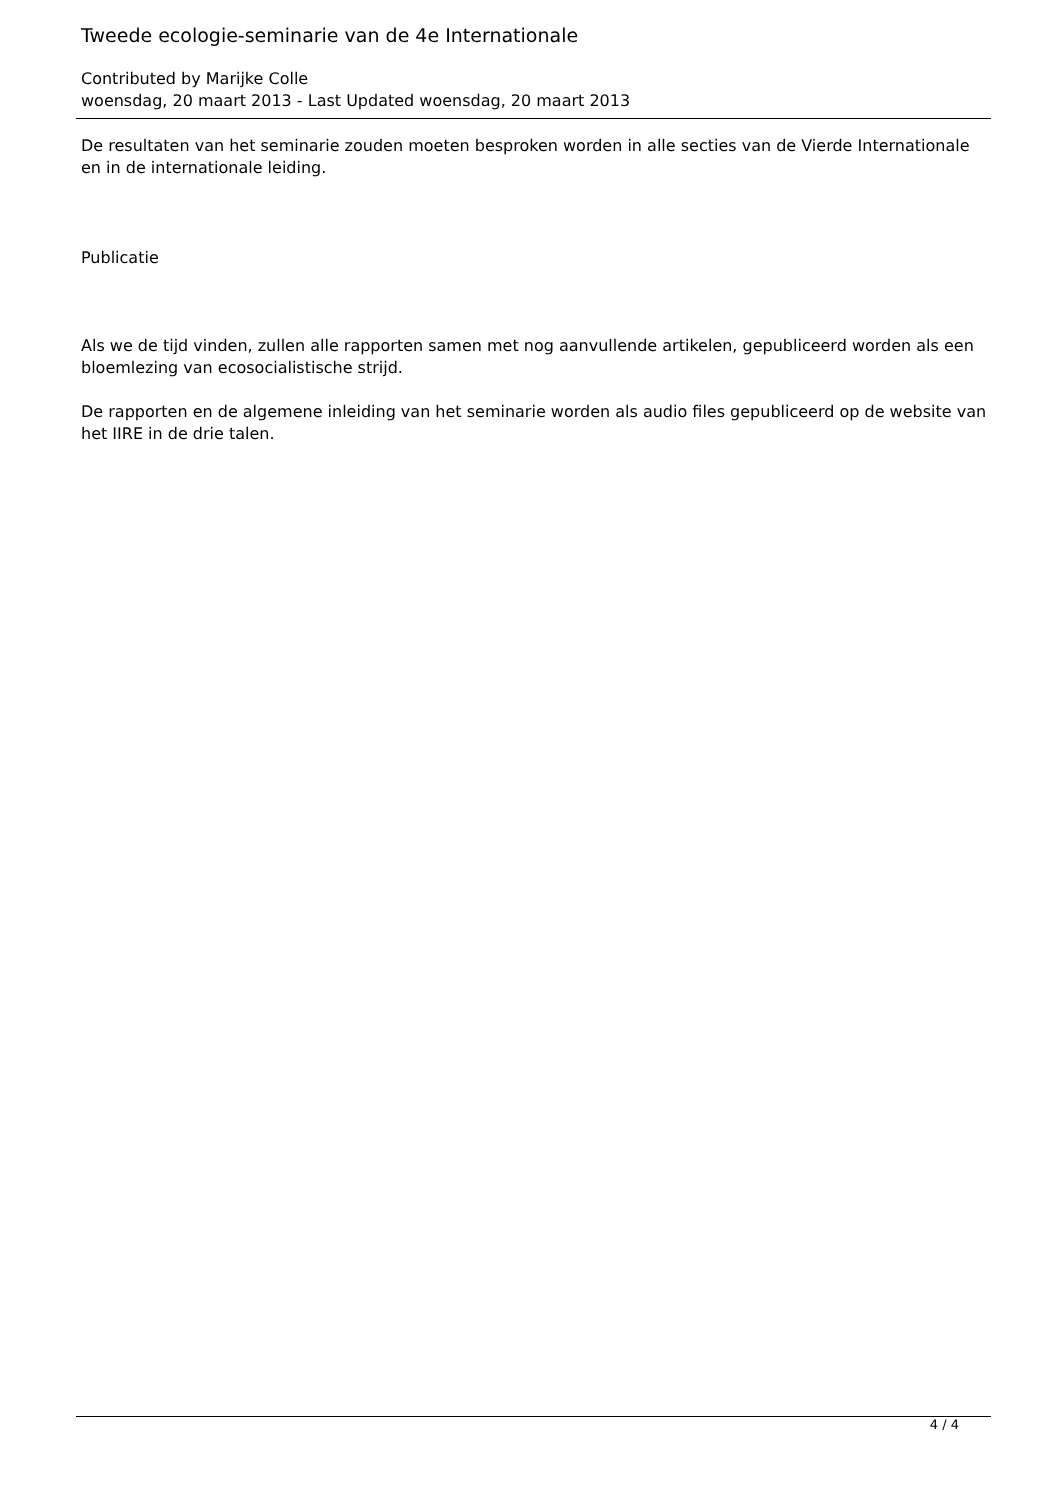Tweede ecologie-seminarie van de 4e Internationale
Contributed by Marijke Colle
woensdag, 20 maart 2013 - Last Updated woensdag, 20 maart 2013
De resultaten van het seminarie zouden moeten besproken worden in alle secties van de Vierde Internationale en in de internationale leiding.
Publicatie
Als we de tijd vinden, zullen alle rapporten samen met nog aanvullende artikelen, gepubliceerd worden als een bloemlezing van ecosocialistische strijd.
De rapporten en de algemene inleiding van het seminarie worden als audio files gepubliceerd op de website van het IIRE in de drie talen.
4 / 4